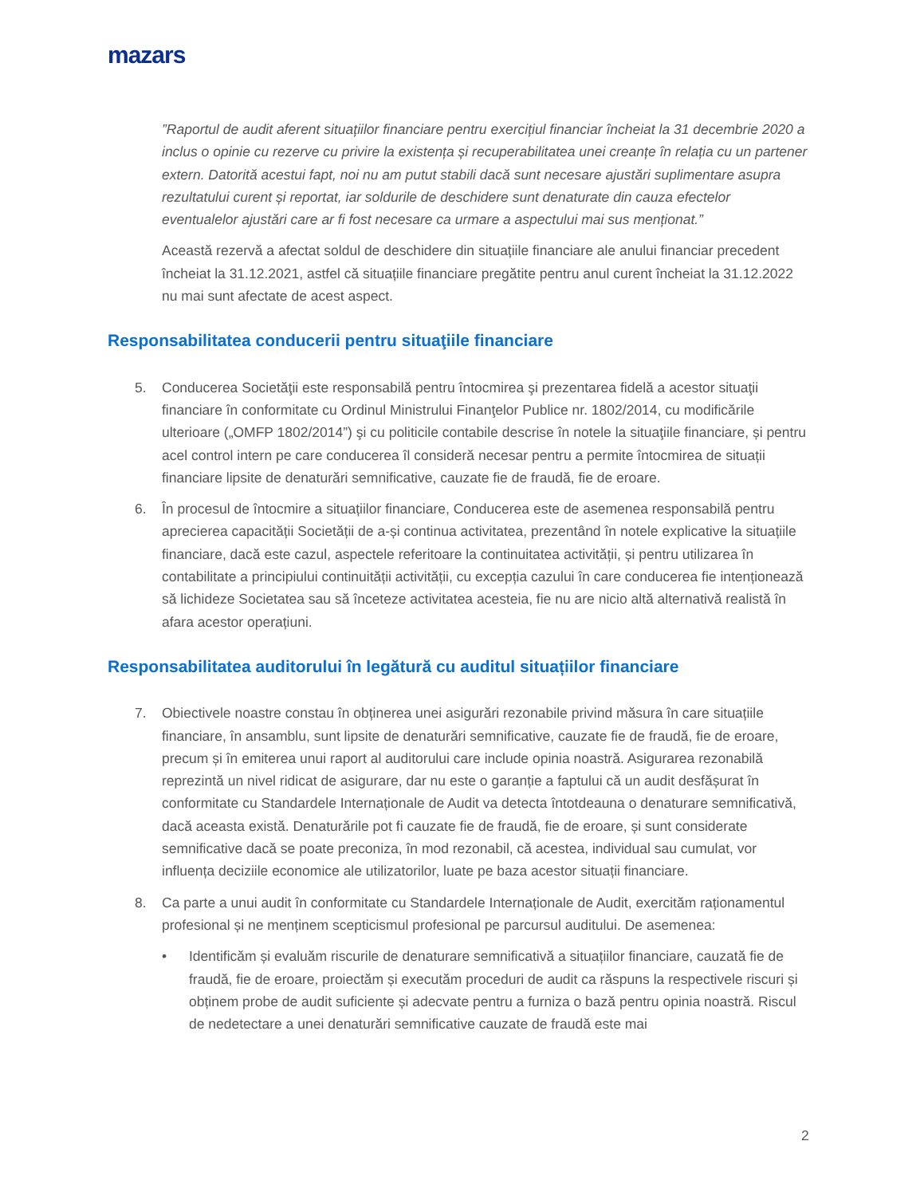mazars
”Raportul de audit aferent situațiilor financiare pentru exercițiul financiar încheiat la 31 decembrie 2020 a inclus o opinie cu rezerve cu privire la existența și recuperabilitatea unei creanțe în relația cu un partener extern. Datorită acestui fapt, noi nu am putut stabili dacă sunt necesare ajustări suplimentare asupra rezultatului curent și reportat, iar soldurile de deschidere sunt denaturate din cauza efectelor eventualelor ajustări care ar fi fost necesare ca urmare a aspectului mai sus menționat.”
Această rezervă a afectat soldul de deschidere din situațiile financiare ale anului financiar precedent încheiat la 31.12.2021, astfel că situațiile financiare pregătite pentru anul curent încheiat la 31.12.2022 nu mai sunt afectate de acest aspect.
Responsabilitatea conducerii pentru situaţiile financiare
5. Conducerea Societăţii este responsabilă pentru întocmirea şi prezentarea fidelă a acestor situaţii financiare în conformitate cu Ordinul Ministrului Finanţelor Publice nr. 1802/2014, cu modificările ulterioare („OMFP 1802/2014”) şi cu politicile contabile descrise în notele la situaţiile financiare, și pentru acel control intern pe care conducerea îl consideră necesar pentru a permite întocmirea de situații financiare lipsite de denaturări semnificative, cauzate fie de fraudă, fie de eroare.
6. În procesul de întocmire a situațiilor financiare, Conducerea este de asemenea responsabilă pentru aprecierea capacității Societății de a-și continua activitatea, prezentând în notele explicative la situațiile financiare, dacă este cazul, aspectele referitoare la continuitatea activității, și pentru utilizarea în contabilitate a principiului continuității activității, cu excepția cazului în care conducerea fie intenționează să lichideze Societatea sau să înceteze activitatea acesteia, fie nu are nicio altă alternativă realistă în afara acestor operațiuni.
Responsabilitatea auditorului în legătură cu auditul situațiilor financiare
7. Obiectivele noastre constau în obținerea unei asigurări rezonabile privind măsura în care situațiile financiare, în ansamblu, sunt lipsite de denaturări semnificative, cauzate fie de fraudă, fie de eroare, precum și în emiterea unui raport al auditorului care include opinia noastră. Asigurarea rezonabilă reprezintă un nivel ridicat de asigurare, dar nu este o garanție a faptului că un audit desfășurat în conformitate cu Standardele Internaționale de Audit va detecta întotdeauna o denaturare semnificativă, dacă aceasta există. Denaturările pot fi cauzate fie de fraudă, fie de eroare, și sunt considerate semnificative dacă se poate preconiza, în mod rezonabil, că acestea, individual sau cumulat, vor influența deciziile economice ale utilizatorilor, luate pe baza acestor situații financiare.
8. Ca parte a unui audit în conformitate cu Standardele Internaționale de Audit, exercităm raționamentul profesional și ne menținem scepticismul profesional pe parcursul auditului. De asemenea:
• Identificăm și evaluăm riscurile de denaturare semnificativă a situațiilor financiare, cauzată fie de fraudă, fie de eroare, proiectăm și executăm proceduri de audit ca răspuns la respectivele riscuri și obținem probe de audit suficiente și adecvate pentru a furniza o bază pentru opinia noastră. Riscul de nedetectare a unei denaturări semnificative cauzate de fraudă este mai
2